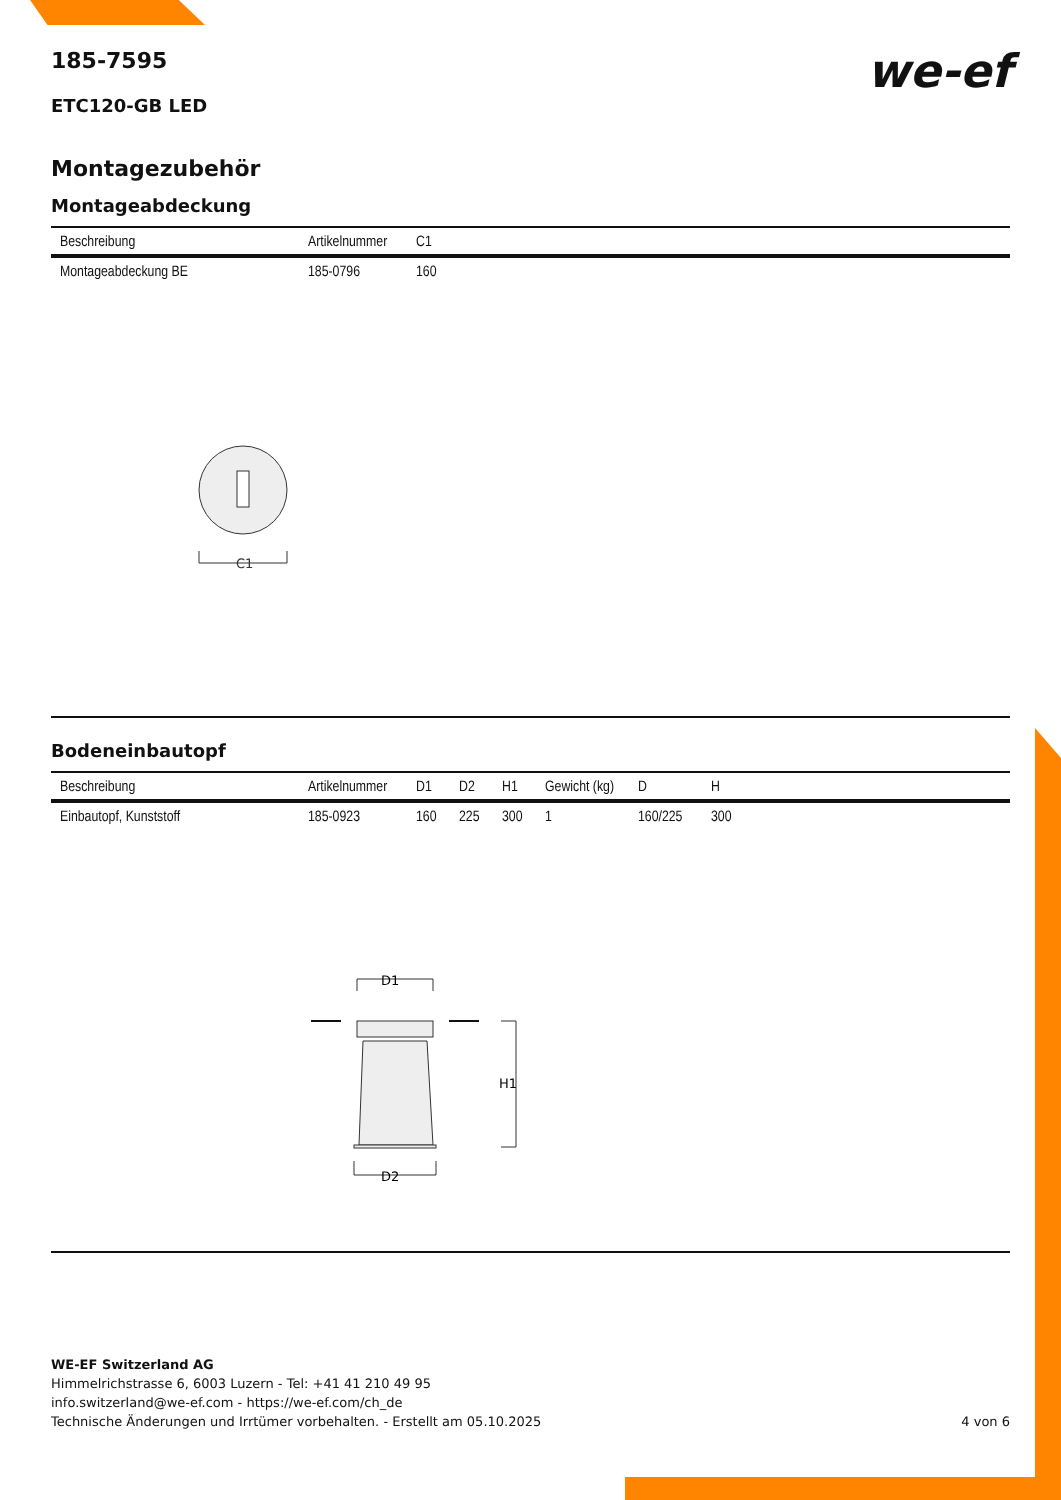we-ef
185-7595
ETC120-GB LED
Montagezubehör
Montageabdeckung
| Beschreibung | Artikelnummer | C1 |
| --- | --- | --- |
| Montageabdeckung BE | 185-0796 | 160 |
C1
Bodeneinbautopf
| Beschreibung | Artikelnummer | D1 | D2 | H1 | Gewicht (kg) | D | H |
| --- | --- | --- | --- | --- | --- | --- | --- |
| Einbautopf, Kunststoff | 185-0923 | 160 | 225 | 300 | 1 | 160/225 | 300 |
D1
D2
H1
WE-EF Switzerland AG
Himmelrichstrasse 6, 6003 Luzern - Tel: +41 41 210 49 95
info.switzerland@we-ef.com - https://we-ef.com/ch_de
Technische Änderungen und Irrtümer vorbehalten. - Erstellt am 05.10.2025 4 von 6